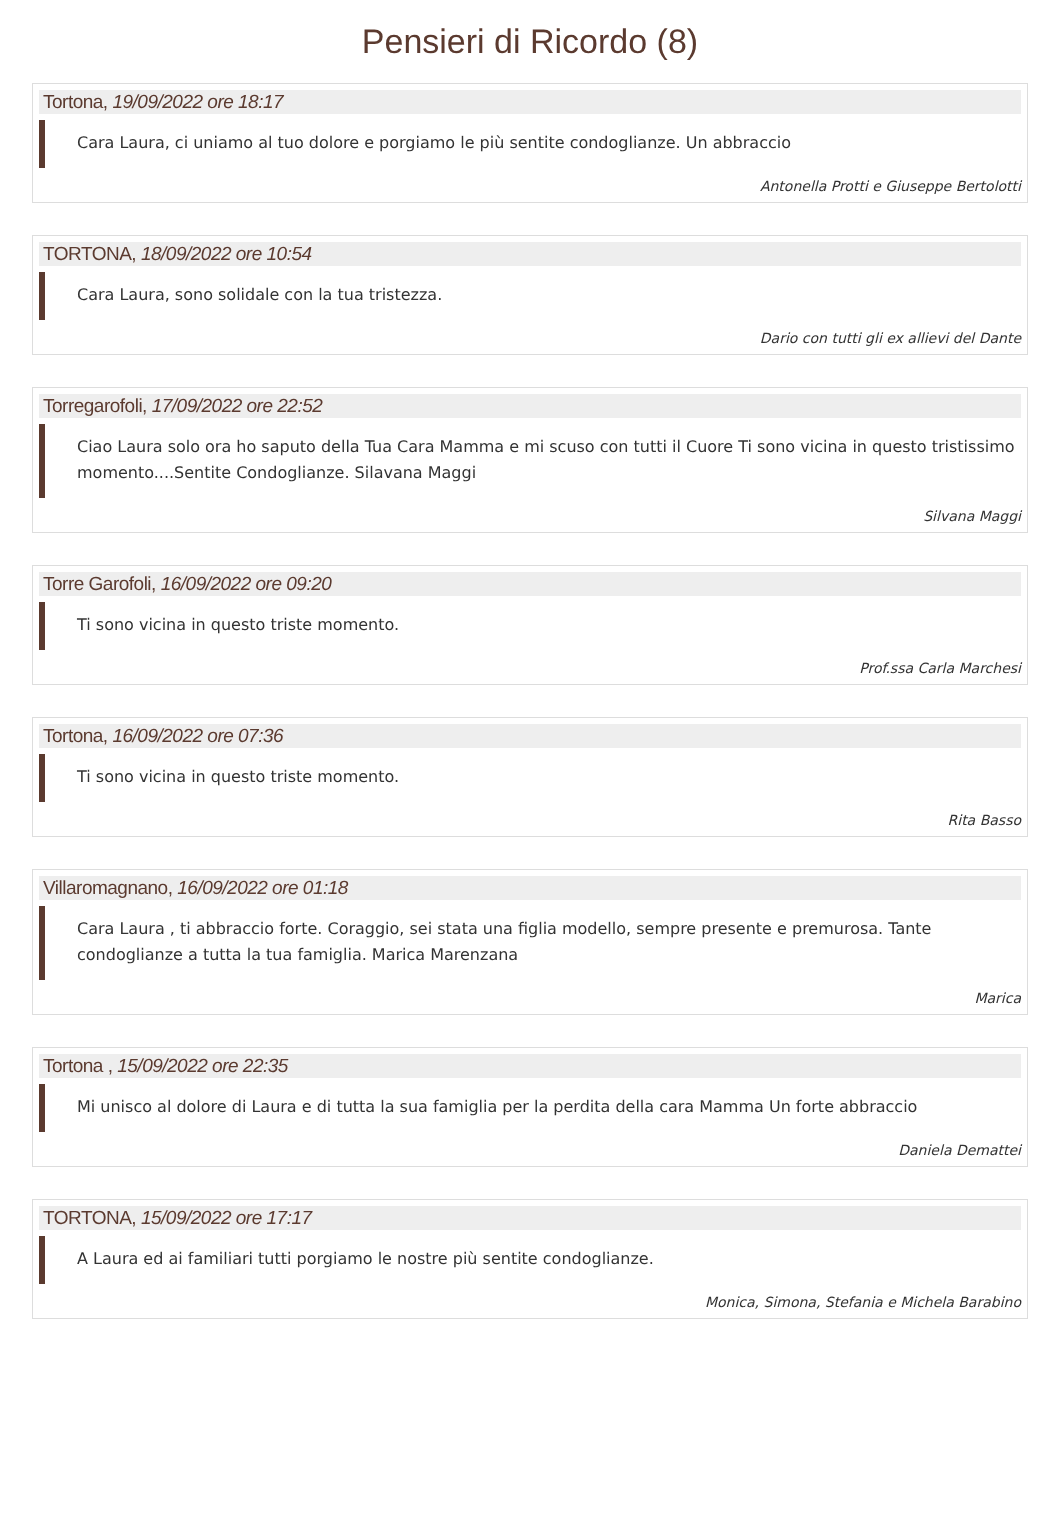Pensieri di Ricordo (8)
Tortona, 19/09/2022 ore 18:17
Cara Laura, ci uniamo al tuo dolore e porgiamo le più sentite condoglianze. Un abbraccio
Antonella Protti e Giuseppe Bertolotti
TORTONA, 18/09/2022 ore 10:54
Cara Laura, sono solidale con la tua tristezza.
Dario con tutti gli ex allievi del Dante
Torregarofoli, 17/09/2022 ore 22:52
Ciao Laura solo ora ho saputo della Tua Cara Mamma e mi scuso con tutti il Cuore Ti sono vicina in questo tristissimo momento....Sentite Condoglianze. Silavana Maggi
Silvana Maggi
Torre Garofoli, 16/09/2022 ore 09:20
Ti sono vicina in questo triste momento.
Prof.ssa Carla Marchesi
Tortona, 16/09/2022 ore 07:36
Ti sono vicina in questo triste momento.
Rita Basso
Villaromagnano, 16/09/2022 ore 01:18
Cara Laura , ti abbraccio forte. Coraggio, sei stata una figlia modello, sempre presente e premurosa. Tante condoglianze a tutta la tua famiglia. Marica Marenzana
Marica
Tortona , 15/09/2022 ore 22:35
Mi unisco al dolore di Laura e di tutta la sua famiglia per la perdita della cara Mamma Un forte abbraccio
Daniela Demattei
TORTONA, 15/09/2022 ore 17:17
A Laura ed ai familiari tutti porgiamo le nostre più sentite condoglianze.
Monica, Simona, Stefania e Michela Barabino